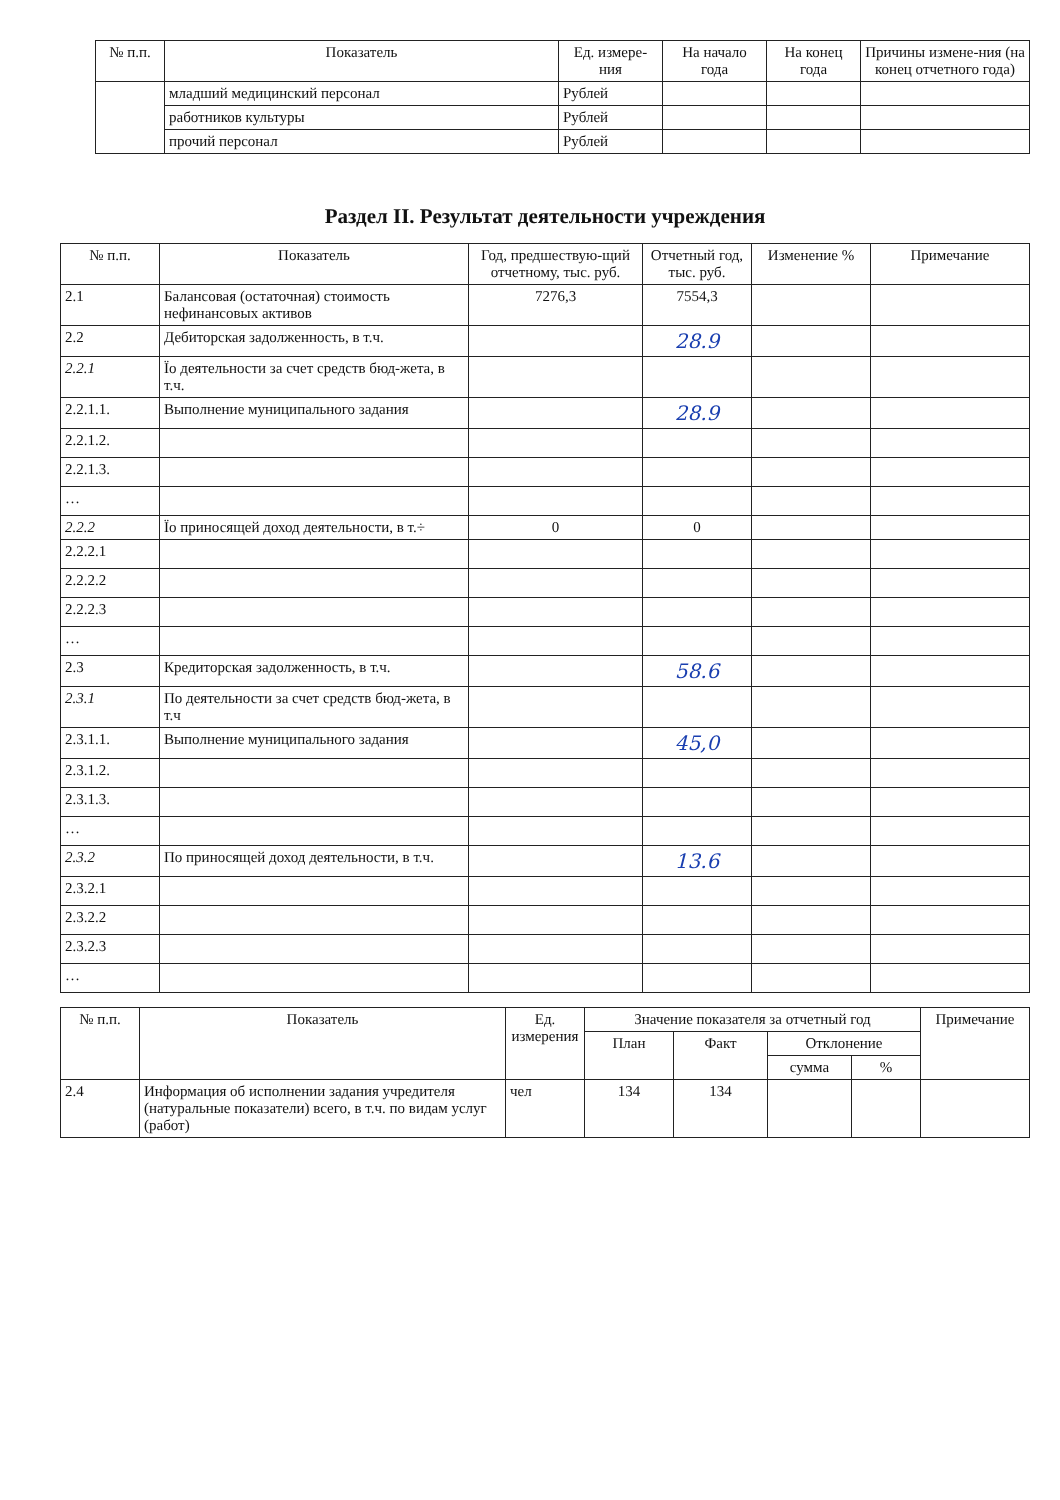| № п.п. | Показатель | Ед. измере-ния | На начало года | На конец года | Причины измене-ния (на конец отчетного года) |
| --- | --- | --- | --- | --- | --- |
| | младший медицинский персонал | Рублей | | | |
| | работников культуры | Рублей | | | |
| | прочий персонал | Рублей | | | |
Раздел II. Результат деятельности учреждения
| № п.п. | Показатель | Год, предшествую-щий отчетному, тыс. руб. | Отчетный год, тыс. руб. | Изменение % | Примечание |
| --- | --- | --- | --- | --- | --- |
| 2.1 | Балансовая (остаточная) стоимость нефинансовых активов | 7276,3 | 7554,3 | | |
| 2.2 | Дебиторская задолженность, в т.ч. | | 28.9 | | |
| 2.2.1 | Їо деятельности за счет средств бюд-жета, в т.ч. | | | | |
| 2.2.1.1. | Выполнение муниципального задания | | 28.9 | | |
| 2.2.1.2. | | | | | |
| 2.2.1.3. | | | | | |
| … | | | | | |
| 2.2.2 | Їо приносящей доход деятельности, в т.÷ | 0 | 0 | | |
| 2.2.2.1 | | | | | |
| 2.2.2.2 | | | | | |
| 2.2.2.3 | | | | | |
| … | | | | | |
| 2.3 | Кредиторская задолженность, в т.ч. | | 58.6 | | |
| 2.3.1 | По деятельности за счет средств бюд-жета, в т.ч | | | | |
| 2.3.1.1. | Выполнение муниципального задания | | 45,0 | | |
| 2.3.1.2. | | | | | |
| 2.3.1.3. | | | | | |
| … | | | | | |
| 2.3.2 | По приносящей доход деятельности, в т.ч. | | 13.6 | | |
| 2.3.2.1 | | | | | |
| 2.3.2.2 | | | | | |
| 2.3.2.3 | | | | | |
| … | | | | | |
| № п.п. | Показатель | Ед. измерения | Значение показателя за отчетный год | | | | Примечание |
| --- | --- | --- | --- | --- | --- | --- | --- |
| | | | План | Факт | Отклонение | | |
| | | | | | сумма | % | |
| 2.4 | Информация об исполнении задания учредителя (натуральные показатели) всего, в т.ч. по видам услуг (работ) | чел | 134 | 134 | | | |